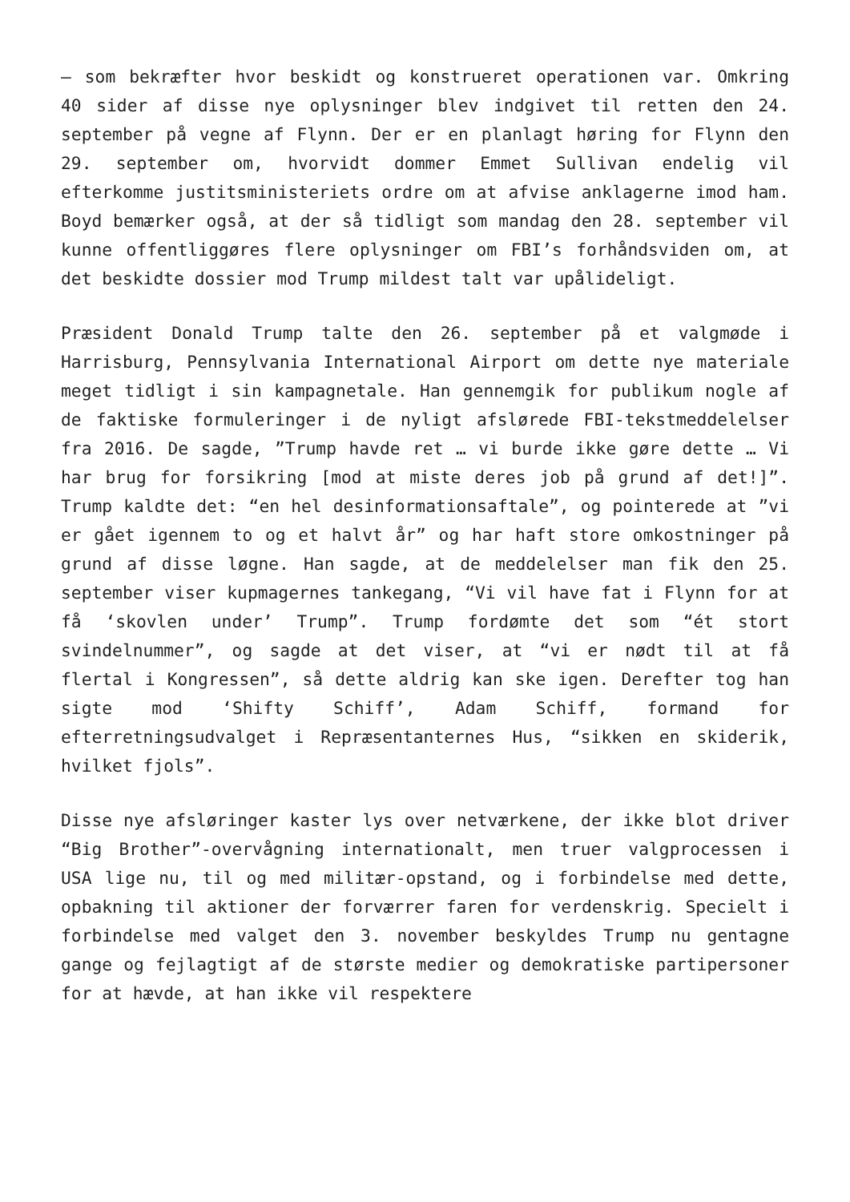– som bekræfter hvor beskidt og konstrueret operationen var. Omkring 40 sider af disse nye oplysninger blev indgivet til retten den 24. september på vegne af Flynn. Der er en planlagt høring for Flynn den 29. september om, hvorvidt dommer Emmet Sullivan endelig vil efterkomme justitsministeriets ordre om at afvise anklagerne imod ham. Boyd bemærker også, at der så tidligt som mandag den 28. september vil kunne offentliggøres flere oplysninger om FBI’s forhåndsviden om, at det beskidte dossier mod Trump mildest talt var upålideligt.
Præsident Donald Trump talte den 26. september på et valgmøde i Harrisburg, Pennsylvania International Airport om dette nye materiale meget tidligt i sin kampagnetale. Han gennemgik for publikum nogle af de faktiske formuleringer i de nyligt afslørede FBI-tekstmeddelelser fra 2016. De sagde, ”Trump havde ret … vi burde ikke gøre dette … Vi har brug for forsikring [mod at miste deres job på grund af det!]”. Trump kaldte det: “en hel desinformationsaftale”, og pointerede at ”vi er gået igennem to og et halvt år” og har haft store omkostninger på grund af disse løgne. Han sagde, at de meddelelser man fik den 25. september viser kupmagernes tankegang, “Vi vil have fat i Flynn for at få ‘skovlen under’ Trump”. Trump fordømte det som “ét stort svindelnummer”, og sagde at det viser, at “vi er nødt til at få flertal i Kongressen”, så dette aldrig kan ske igen. Derefter tog han sigte mod ‘Shifty Schiff’, Adam Schiff, formand for efterretningsudvalget i Repræsentanternes Hus, “sikken en skiderik, hvilket fjols”.
Disse nye afsløringer kaster lys over netværkene, der ikke blot driver “Big Brother”-overvågning internationalt, men truer valgprocessen i USA lige nu, til og med militær-opstand, og i forbindelse med dette, opbakning til aktioner der forværrer faren for verdenskrig. Specielt i forbindelse med valget den 3. november beskyldes Trump nu gentagne gange og fejlagtigt af de største medier og demokratiske partipersoner for at hævde, at han ikke vil respektere